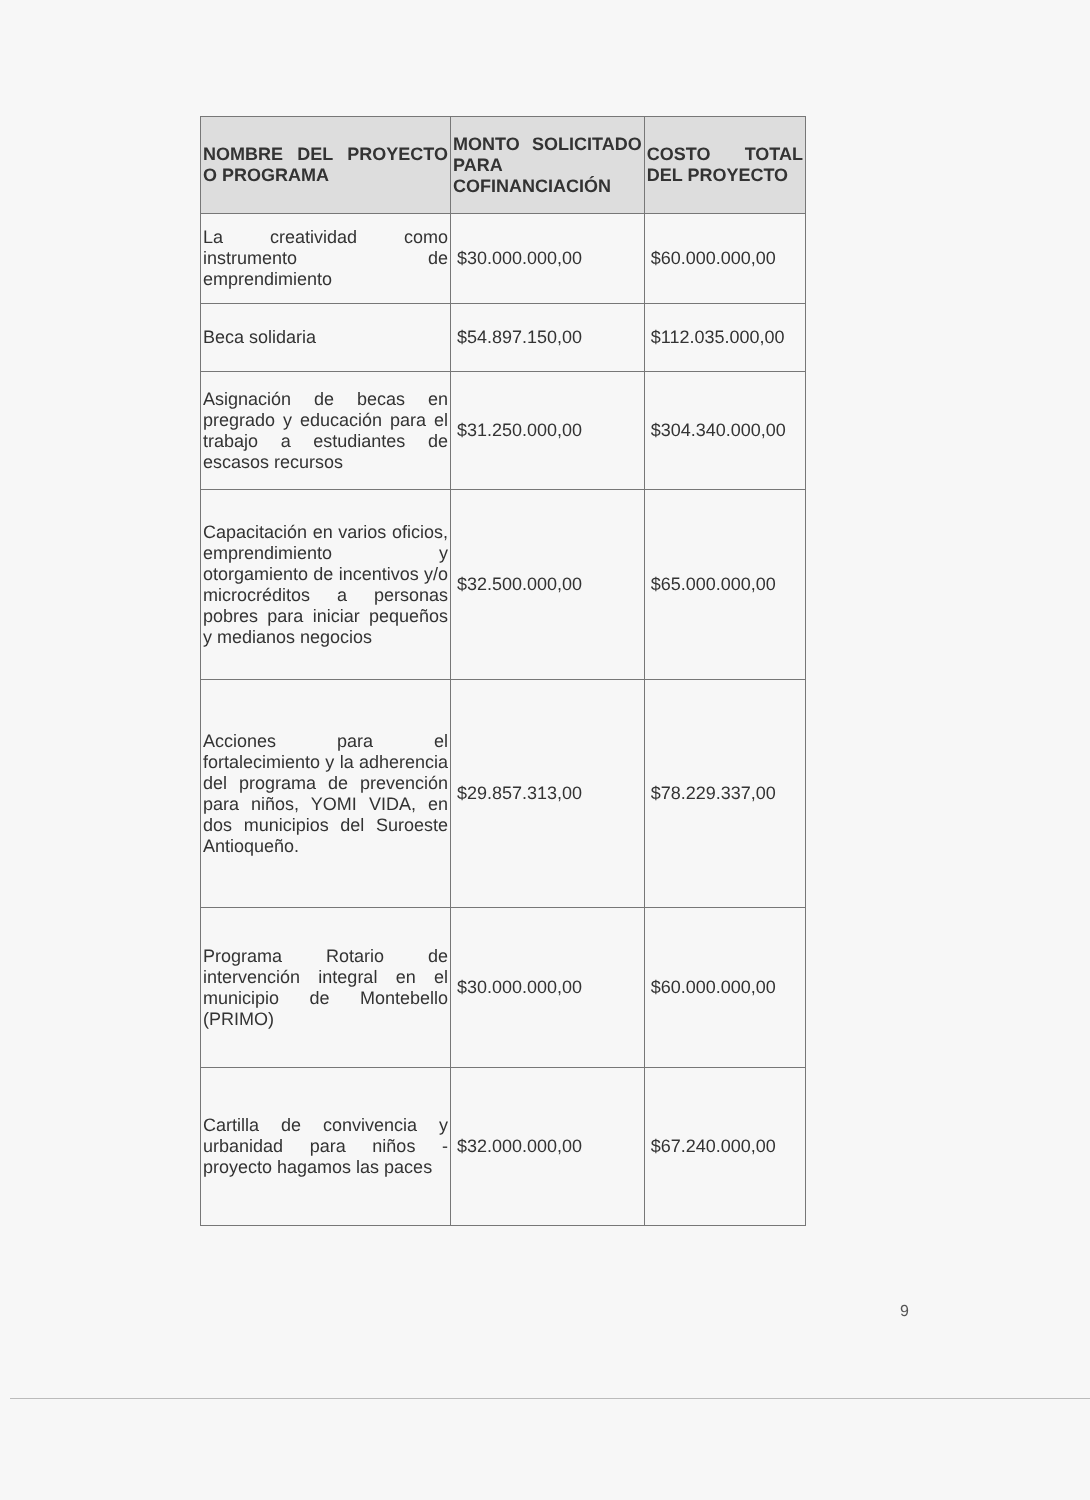| NOMBRE DEL PROYECTO O PROGRAMA | MONTO SOLICITADO PARA COFINANCIACIÓN | COSTO TOTAL DEL PROYECTO |
| --- | --- | --- |
| La creatividad como instrumento de emprendimiento | $30.000.000,00 | $60.000.000,00 |
| Beca solidaria | $54.897.150,00 | $112.035.000,00 |
| Asignación de becas en pregrado y educación para el trabajo a estudiantes de escasos recursos | $31.250.000,00 | $304.340.000,00 |
| Capacitación en varios oficios, emprendimiento y otorgamiento de incentivos y/o microcréditos a personas pobres para iniciar pequeños y medianos negocios | $32.500.000,00 | $65.000.000,00 |
| Acciones para el fortalecimiento y la adherencia del programa de prevención para niños, YOMI VIDA, en dos municipios del Suroeste Antioqueño. | $29.857.313,00 | $78.229.337,00 |
| Programa Rotario de intervención integral en el municipio de Montebello (PRIMO) | $30.000.000,00 | $60.000.000,00 |
| Cartilla de convivencia y urbanidad para niños - proyecto hagamos las paces | $32.000.000,00 | $67.240.000,00 |
9